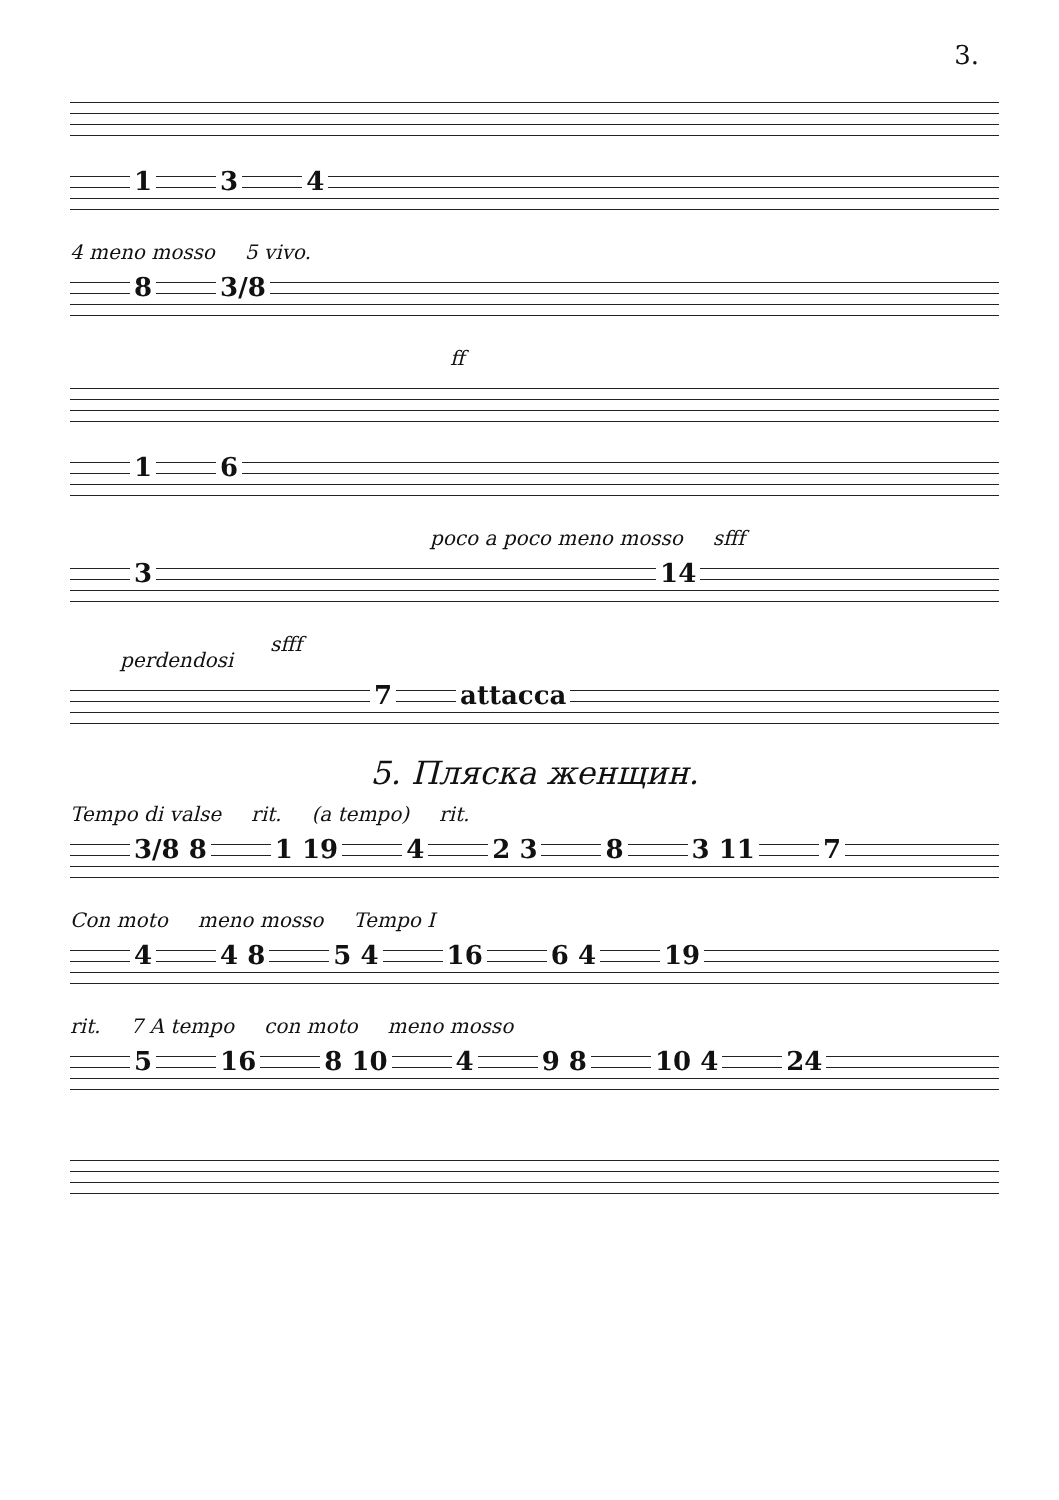3.
1 3 4
4 meno mosso 5 vivo.
8 3/8
ff
1 6
poco a poco meno mosso sfff
3 14
sfff
perdendosi
7 attacca
5. Пляска женщин.
Tempo di valse rit. (a tempo) rit.
3/8 8 1 19 4 2 3 8 3 11 7
Con moto meno mosso Tempo I
4 4 8 5 4 16 6 4 19
rit. 7 A tempo con moto meno mosso
5 16 8 10 4 9 8 10 4 24